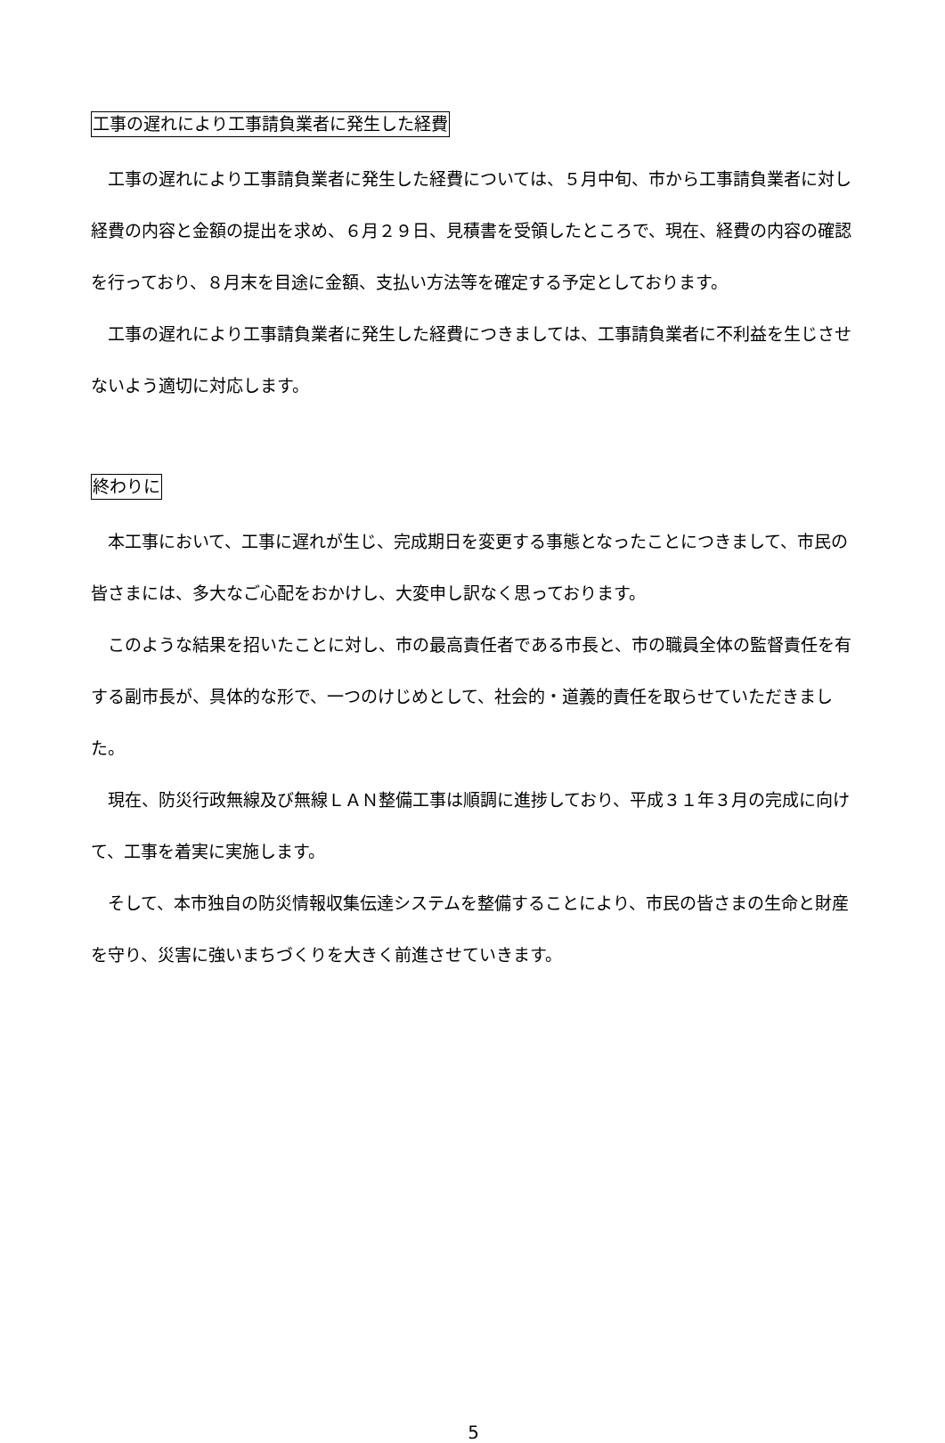工事の遅れにより工事請負業者に発生した経費
工事の遅れにより工事請負業者に発生した経費については、５月中旬、市から工事請負業者に対し経費の内容と金額の提出を求め、６月２９日、見積書を受領したところで、現在、経費の内容の確認を行っており、８月末を目途に金額、支払い方法等を確定する予定としております。
工事の遅れにより工事請負業者に発生した経費につきましては、工事請負業者に不利益を生じさせないよう適切に対応します。
終わりに
本工事において、工事に遅れが生じ、完成期日を変更する事態となったことにつきまして、市民の皆さまには、多大なご心配をおかけし、大変申し訳なく思っております。
このような結果を招いたことに対し、市の最高責任者である市長と、市の職員全体の監督責任を有する副市長が、具体的な形で、一つのけじめとして、社会的・道義的責任を取らせていただきました。
現在、防災行政無線及び無線ＬＡＮ整備工事は順調に進捗しており、平成３１年３月の完成に向けて、工事を着実に実施します。
そして、本市独自の防災情報収集伝達システムを整備することにより、市民の皆さまの生命と財産を守り、災害に強いまちづくりを大きく前進させていきます。
5